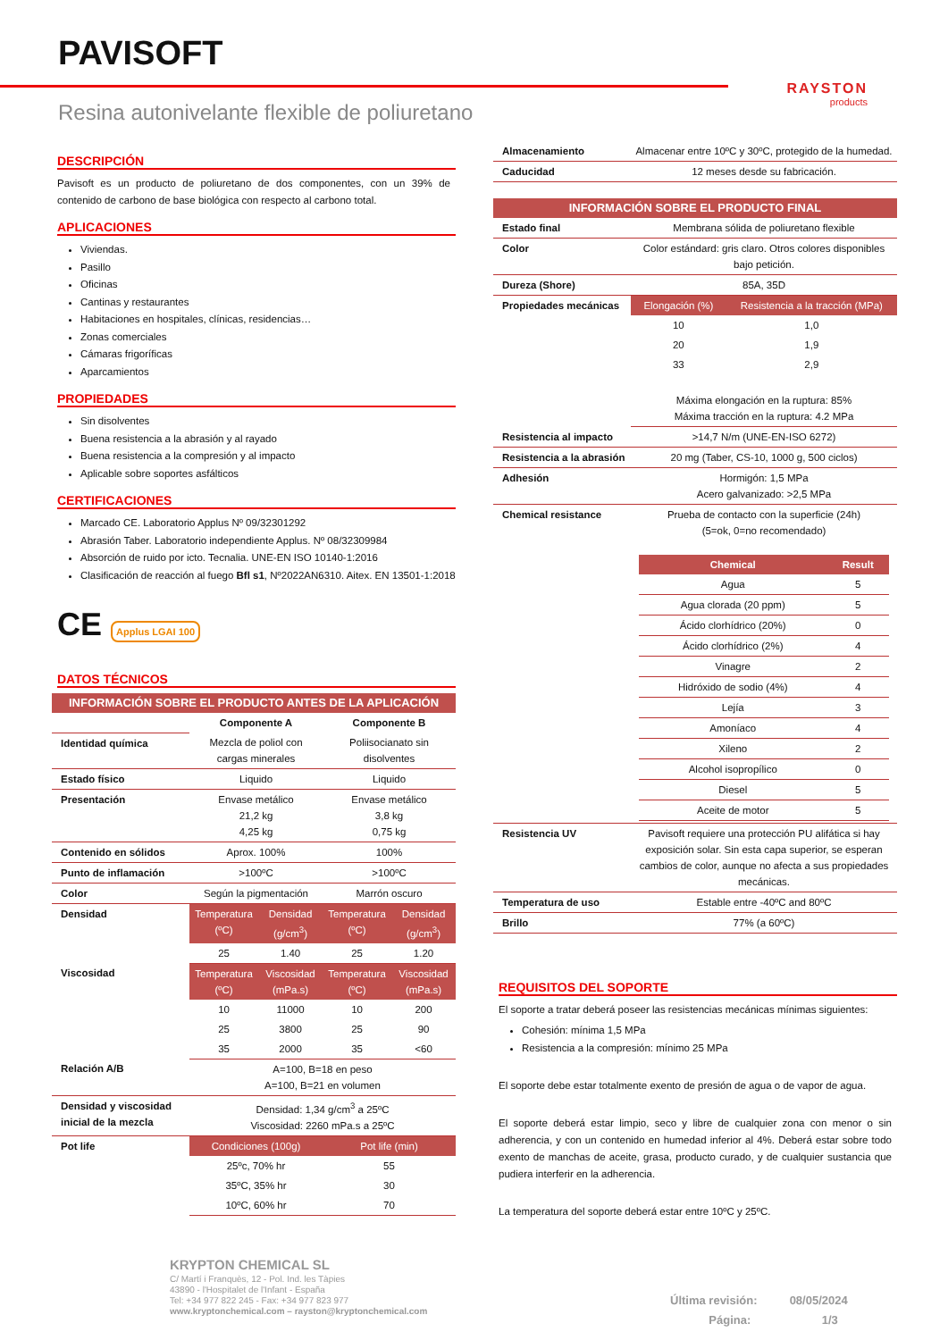PAVISOFT
RAYSTON
products
Resina autonivelante flexible de poliuretano
DESCRIPCIÓN
Pavisoft es un producto de poliuretano de dos componentes, con un 39% de contenido de carbono de base biológica con respecto al carbono total.
APLICACIONES
Viviendas.
Pasillo
Oficinas
Cantinas y restaurantes
Habitaciones en hospitales, clínicas, residencias…
Zonas comerciales
Cámaras frigoríficas
Aparcamientos
PROPIEDADES
Sin disolventes
Buena resistencia a la abrasión y al rayado
Buena resistencia a la compresión y al impacto
Aplicable sobre soportes asfálticos
CERTIFICACIONES
Marcado CE. Laboratorio Applus Nº 09/32301292
Abrasión Taber. Laboratorio independiente Applus. Nº 08/32309984
Absorción de ruido por icto. Tecnalia. UNE-EN ISO 10140-1:2016
Clasificación de reacción al fuego Bfl s1, Nº2022AN6310. Aitex. EN 13501-1:2018
CE Applus LGAI 100
DATOS TÉCNICOS
| INFORMACIÓN SOBRE EL PRODUCTO ANTES DE LA APLICACIÓN | | | | |
| | Componente A | | Componente B | |
| Identidad química | Mezcla de poliol con cargas minerales | | Poliisocianato sin disolventes | |
| Estado físico | Liquido | | Liquido | |
| Presentación | Envase metálico 21,2 kg 4,25 kg | | Envase metálico 3,8 kg 0,75 kg | |
| Contenido en sólidos | Aprox. 100% | | 100% | |
| Punto de inflamación | >100ºC | | >100ºC | |
| Color | Según la pigmentación | | Marrón oscuro | |
| Densidad | Temperatura (ºC) | Densidad (g/cm<sup>3</sup>) | Temperatura (ºC) | Densidad (g/cm<sup>3</sup>) |
| | 25 | 1.40 | 25 | 1.20 |
| Viscosidad | Temperatura (ºC) | Viscosidad (mPa.s) | Temperatura (ºC) | Viscosidad (mPa.s) |
| | 10 | 11000 | 10 | 200 |
| | 25 | 3800 | 25 | 90 |
| | 35 | 2000 | 35 | <60 |
| Relación A/B | A=100, B=18 en peso A=100, B=21 en volumen | | | |
| Densidad y viscosidad inicial de la mezcla | Densidad: 1,34 g/cm<sup>3</sup> a 25ºC Viscosidad: 2260 mPa.s a 25ºC | | | |
| Pot life | Condiciones (100g) | | Pot life (min) | |
| | 25ºc, 70% hr | | 55 | |
| | 35ºC, 35% hr | | 30 | |
| | 10ºC, 60% hr | | 70 | |
| Almacenamiento | Almacenar entre 10ºC y 30ºC, protegido de la humedad. | |
| Caducidad | 12 meses desde su fabricación. | |
| INFORMACIÓN SOBRE EL PRODUCTO FINAL | | |
| Estado final | Membrana sólida de poliuretano flexible | |
| Color | Color estándard: gris claro. Otros colores disponibles bajo petición. | |
| Dureza (Shore) | 85A, 35D | |
| Propiedades mecánicas | Elongación (%) | Resistencia a la tracción (MPa) |
| | 10 | 1,0 |
| | 20 | 1,9 |
| | 33 | 2,9 |
| | Máxima elongación en la ruptura: 85% Máxima tracción en la ruptura: 4.2 MPa | |
| Resistencia al impacto | >14,7 N/m (UNE-EN-ISO 6272) | |
| Resistencia a la abrasión | 20 mg (Taber, CS-10, 1000 g, 500 ciclos) | |
| Adhesión | Hormigón: 1,5 MPa Acero galvanizado: >2,5 MPa | |
| Chemical resistance | Prueba de contacto con la superficie (24h) (5=ok, 0=no recomendado) / Chemical / Result / / --- / --- / / Agua / 5 / / Agua clorada (20 ppm) / 5 / / Ácido clorhídrico (20%) / 0 / / Ácido clorhídrico (2%) / 4 / / Vinagre / 2 / / Hidróxido de sodio (4%) / 4 / / Lejía / 3 / / Amoníaco / 4 / / Xileno / 2 / / Alcohol isopropílico / 0 / / Diesel / 5 / / Aceite de motor / 5 / | |
| Resistencia UV | Pavisoft requiere una protección PU alifática si hay exposición solar. Sin esta capa superior, se esperan cambios de color, aunque no afecta a sus propiedades mecánicas. | |
| Temperatura de uso | Estable entre -40ºC and 80ºC | |
| Brillo | 77% (a 60ºC) | |
REQUISITOS DEL SOPORTE
El soporte a tratar deberá poseer las resistencias mecánicas mínimas siguientes:
Cohesión: mínima 1,5 MPa
Resistencia a la compresión: mínimo 25 MPa
El soporte debe estar totalmente exento de presión de agua o de vapor de agua.
El soporte deberá estar limpio, seco y libre de cualquier zona con menor o sin adherencia, y con un contenido en humedad inferior al 4%. Deberá estar sobre todo exento de manchas de aceite, grasa, producto curado, y de cualquier sustancia que pudiera interferir en la adherencia.
La temperatura del soporte deberá estar entre 10ºC y 25ºC.
KRYPTON CHEMICAL SL
C/ Martí i Franquès, 12 - Pol. Ind. les Tàpies
43890 - l'Hospitalet de l'Infant - España
Tel: +34 977 822 245 - Fax: +34 977 823 977
www.kryptonchemical.com – rayston@kryptonchemical.com
Última revisión: 08/05/2024
Página: 1/3